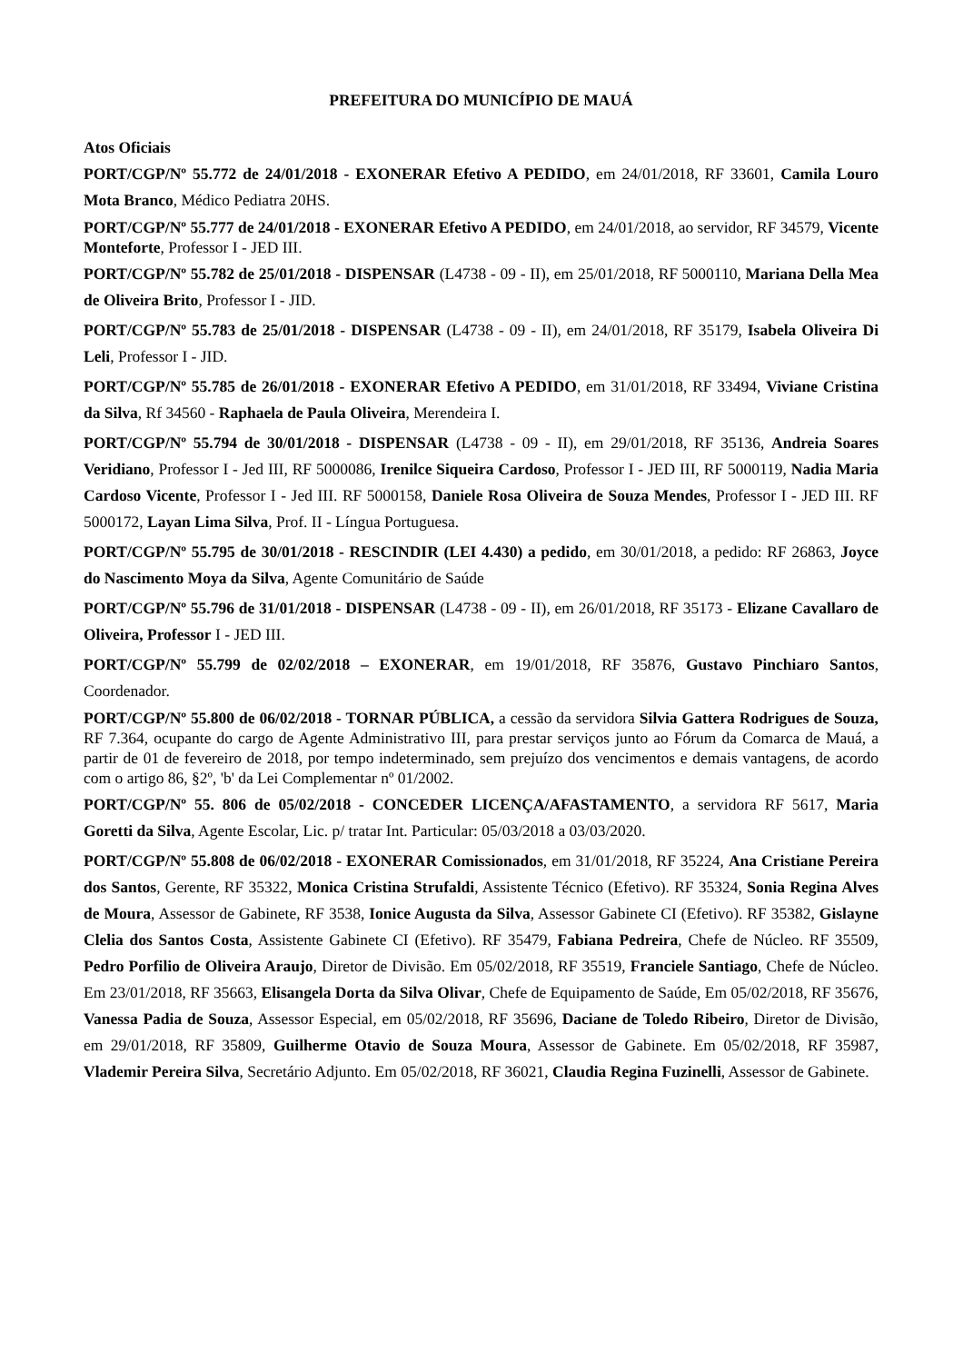PREFEITURA DO MUNICÍPIO DE MAUÁ
Atos Oficiais
PORT/CGP/Nº 55.772 de 24/01/2018 - EXONERAR Efetivo A PEDIDO, em 24/01/2018, RF 33601, Camila Louro Mota Branco, Médico Pediatra 20HS.
PORT/CGP/Nº 55.777 de 24/01/2018 - EXONERAR Efetivo A PEDIDO, em 24/01/2018, ao servidor, RF 34579, Vicente Monteforte, Professor I - JED III.
PORT/CGP/Nº 55.782 de 25/01/2018 - DISPENSAR (L4738 - 09 - II), em 25/01/2018, RF 5000110, Mariana Della Mea de Oliveira Brito, Professor I - JID.
PORT/CGP/Nº 55.783 de 25/01/2018 - DISPENSAR (L4738 - 09 - II), em 24/01/2018, RF 35179, Isabela Oliveira Di Leli, Professor I - JID.
PORT/CGP/Nº 55.785 de 26/01/2018 - EXONERAR Efetivo A PEDIDO, em 31/01/2018, RF 33494, Viviane Cristina da Silva, Rf 34560 - Raphaela de Paula Oliveira, Merendeira I.
PORT/CGP/Nº 55.794 de 30/01/2018 - DISPENSAR (L4738 - 09 - II), em 29/01/2018, RF 35136, Andreia Soares Veridiano, Professor I - Jed III, RF 5000086, Irenilce Siqueira Cardoso, Professor I - JED III, RF 5000119, Nadia Maria Cardoso Vicente, Professor I - Jed III. RF 5000158, Daniele Rosa Oliveira de Souza Mendes, Professor I - JED III. RF 5000172, Layan Lima Silva, Prof. II - Língua Portuguesa.
PORT/CGP/Nº 55.795 de 30/01/2018 - RESCINDIR (LEI 4.430) a pedido, em 30/01/2018, a pedido: RF 26863, Joyce do Nascimento Moya da Silva, Agente Comunitário de Saúde
PORT/CGP/Nº 55.796 de 31/01/2018 - DISPENSAR (L4738 - 09 - II), em 26/01/2018, RF 35173 - Elizane Cavallaro de Oliveira, Professor I - JED III.
PORT/CGP/Nº 55.799 de 02/02/2018 – EXONERAR, em 19/01/2018, RF 35876, Gustavo Pinchiaro Santos, Coordenador.
PORT/CGP/Nº 55.800 de 06/02/2018 - TORNAR PÚBLICA, a cessão da servidora Silvia Gattera Rodrigues de Souza, RF 7.364, ocupante do cargo de Agente Administrativo III, para prestar serviços junto ao Fórum da Comarca de Mauá, a partir de 01 de fevereiro de 2018, por tempo indeterminado, sem prejuízo dos vencimentos e demais vantagens, de acordo com o artigo 86, §2º, 'b' da Lei Complementar nº 01/2002.
PORT/CGP/Nº 55. 806 de 05/02/2018 - CONCEDER LICENÇA/AFASTAMENTO, a servidora RF 5617, Maria Goretti da Silva, Agente Escolar, Lic. p/ tratar Int. Particular: 05/03/2018 a 03/03/2020.
PORT/CGP/Nº 55.808 de 06/02/2018 - EXONERAR Comissionados, em 31/01/2018, RF 35224, Ana Cristiane Pereira dos Santos, Gerente, RF 35322, Monica Cristina Strufaldi, Assistente Técnico (Efetivo). RF 35324, Sonia Regina Alves de Moura, Assessor de Gabinete, RF 3538, Ionice Augusta da Silva, Assessor Gabinete CI (Efetivo). RF 35382, Gislayne Clelia dos Santos Costa, Assistente Gabinete CI (Efetivo). RF 35479, Fabiana Pedreira, Chefe de Núcleo. RF 35509, Pedro Porfilio de Oliveira Araujo, Diretor de Divisão. Em 05/02/2018, RF 35519, Franciele Santiago, Chefe de Núcleo. Em 23/01/2018, RF 35663, Elisangela Dorta da Silva Olivar, Chefe de Equipamento de Saúde, Em 05/02/2018, RF 35676, Vanessa Padia de Souza, Assessor Especial, em 05/02/2018, RF 35696, Daciane de Toledo Ribeiro, Diretor de Divisão, em 29/01/2018, RF 35809, Guilherme Otavio de Souza Moura, Assessor de Gabinete. Em 05/02/2018, RF 35987, Vlademir Pereira Silva, Secretário Adjunto. Em 05/02/2018, RF 36021, Claudia Regina Fuzinelli, Assessor de Gabinete.